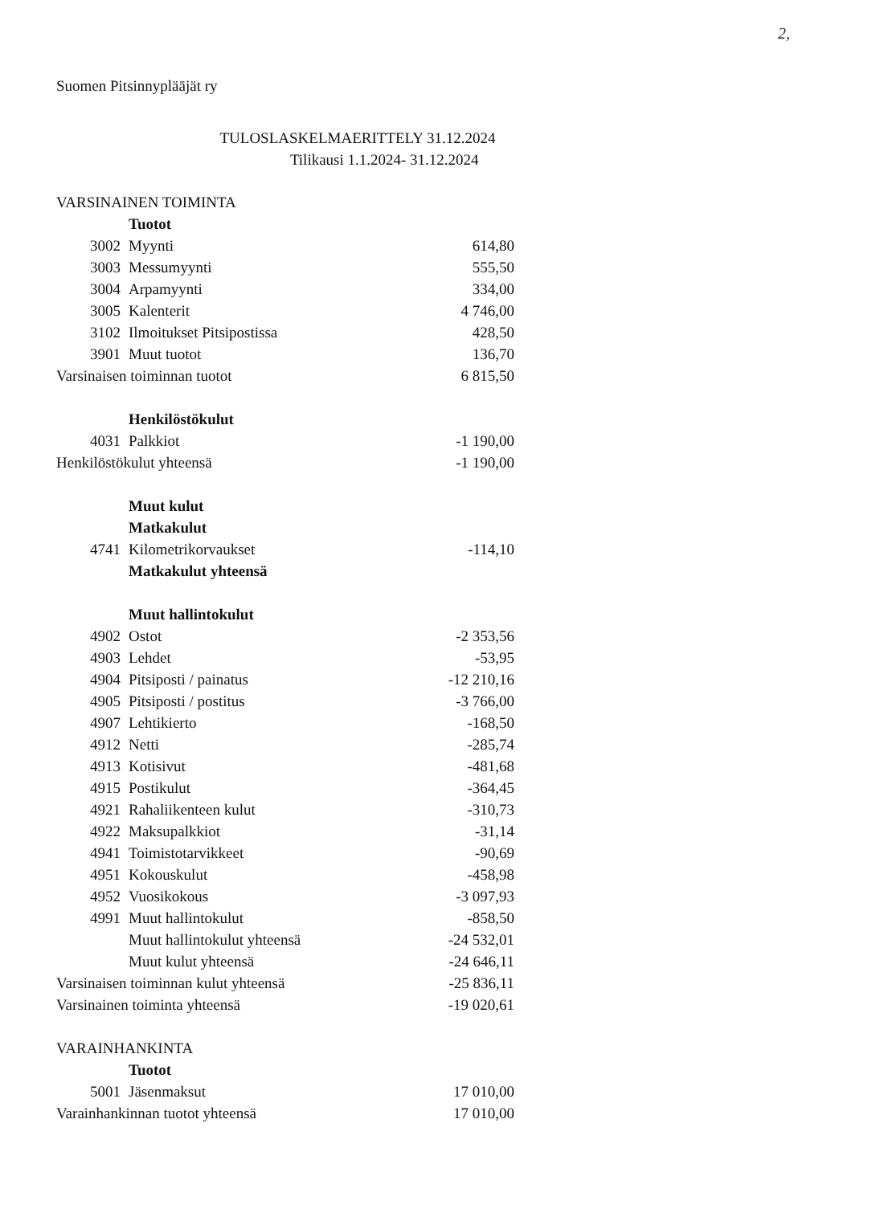2,
Suomen Pitsinnypläājät ry
TULOSLASKELMAERITTELY 31.12.2024
Tilikausi 1.1.2024- 31.12.2024
| VARSINAINEN TOIMINTA | | | |
| | | Tuotot | |
| | 3002 | Myynti | 614,80 |
| | 3003 | Messumyynti | 555,50 |
| | 3004 | Arpamyynti | 334,00 |
| | 3005 | Kalenterit | 4 746,00 |
| | 3102 | Ilmoitukset Pitsipostissa | 428,50 |
| | 3901 | Muut tuotot | 136,70 |
| Varsinaisen toiminnan tuotot | | | 6 815,50 |
| | | Henkilöstökulut | |
| | 4031 | Palkkiot | -1 190,00 |
| Henkilöstökulut yhteensä | | | -1 190,00 |
| | | Muut kulut | |
| | | Matkakulut | |
| | 4741 | Kilometrikorvaukset | -114,10 |
| | | Matkakulut yhteensä | |
| | | Muut hallintokulut | |
| | 4902 | Ostot | -2 353,56 |
| | 4903 | Lehdet | -53,95 |
| | 4904 | Pitsiposti / painatus | -12 210,16 |
| | 4905 | Pitsiposti / postitus | -3 766,00 |
| | 4907 | Lehtikierto | -168,50 |
| | 4912 | Netti | -285,74 |
| | 4913 | Kotisivut | -481,68 |
| | 4915 | Postikulut | -364,45 |
| | 4921 | Rahaliikenteen kulut | -310,73 |
| | 4922 | Maksupalkkiot | -31,14 |
| | 4941 | Toimistotarvikkeet | -90,69 |
| | 4951 | Kokouskulut | -458,98 |
| | 4952 | Vuosikokous | -3 097,93 |
| | 4991 | Muut hallintokulut | -858,50 |
| | | Muut hallintokulut yhteensä | -24 532,01 |
| | | Muut kulut yhteensä | -24 646,11 |
| Varsinaisen toiminnan kulut yhteensä | | | -25 836,11 |
| Varsinainen toiminta yhteensä | | | -19 020,61 |
| VARAINHANKINTA | | | |
| | | Tuotot | |
| | 5001 | Jäsenmaksut | 17 010,00 |
| Varainhankinnan tuotot yhteensä | | | 17 010,00 |